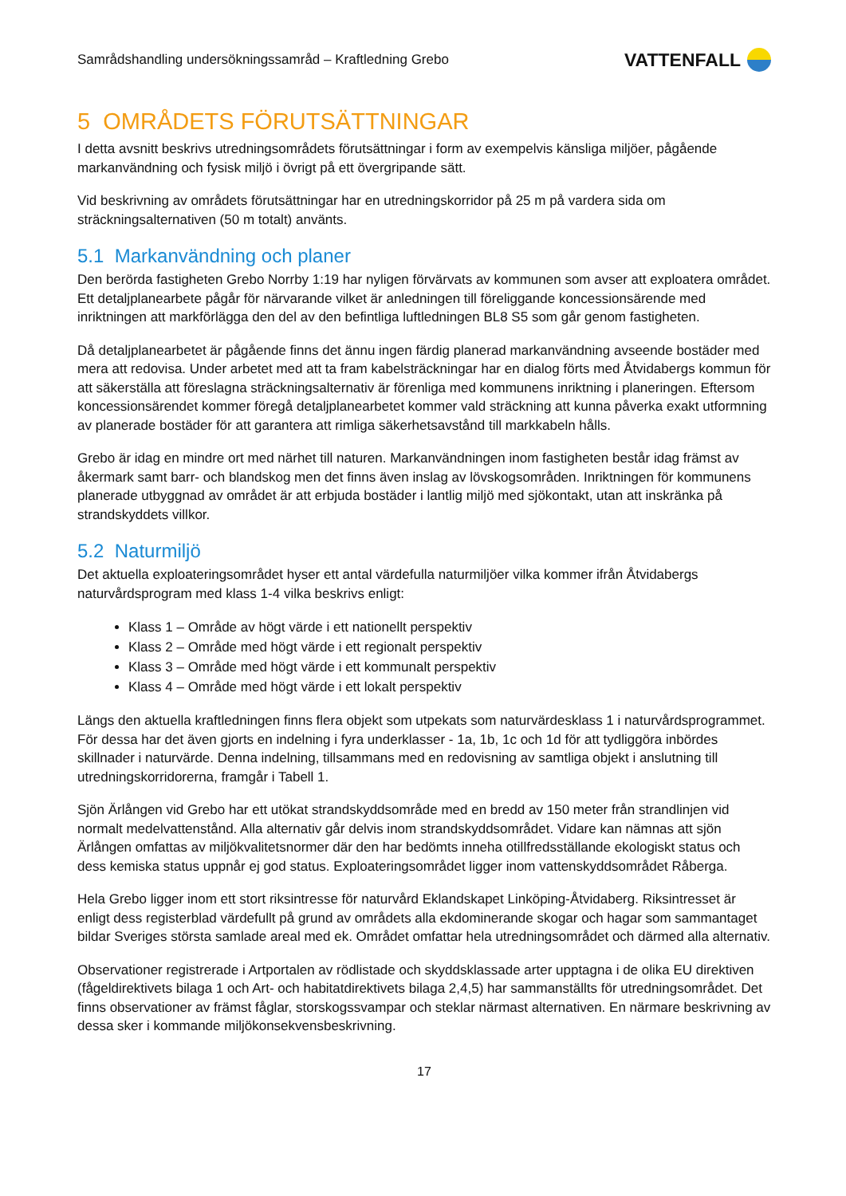Samrådshandling undersökningssamråd – Kraftledning Grebo VATTENFALL
5 OMRÅDETS FÖRUTSÄTTNINGAR
I detta avsnitt beskrivs utredningsområdets förutsättningar i form av exempelvis känsliga miljöer, pågående markanvändning och fysisk miljö i övrigt på ett övergripande sätt.
Vid beskrivning av områdets förutsättningar har en utredningskorridor på 25 m på vardera sida om sträckningsalternativen (50 m totalt) använts.
5.1 Markanvändning och planer
Den berörda fastigheten Grebo Norrby 1:19 har nyligen förvärvats av kommunen som avser att exploatera området. Ett detaljplanearbete pågår för närvarande vilket är anledningen till föreliggande koncessionsärende med inriktningen att markförlägga den del av den befintliga luftledningen BL8 S5 som går genom fastigheten.
Då detaljplanearbetet är pågående finns det ännu ingen färdig planerad markanvändning avseende bostäder med mera att redovisa. Under arbetet med att ta fram kabelsträckningar har en dialog förts med Åtvidabergs kommun för att säkerställa att föreslagna sträckningsalternativ är förenliga med kommunens inriktning i planeringen. Eftersom koncessionsärendet kommer föregå detaljplanearbetet kommer vald sträckning att kunna påverka exakt utformning av planerade bostäder för att garantera att rimliga säkerhetsavstånd till markkabeln hålls.
Grebo är idag en mindre ort med närhet till naturen. Markanvändningen inom fastigheten består idag främst av åkermark samt barr- och blandskog men det finns även inslag av lövskogsområden. Inriktningen för kommunens planerade utbyggnad av området är att erbjuda bostäder i lantlig miljö med sjökontakt, utan att inskränka på strandskyddets villkor.
5.2 Naturmiljö
Det aktuella exploateringsområdet hyser ett antal värdefulla naturmiljöer vilka kommer ifrån Åtvidabergs naturvårdsprogram med klass 1-4 vilka beskrivs enligt:
Klass 1 – Område av högt värde i ett nationellt perspektiv
Klass 2 – Område med högt värde i ett regionalt perspektiv
Klass 3 – Område med högt värde i ett kommunalt perspektiv
Klass 4 – Område med högt värde i ett lokalt perspektiv
Längs den aktuella kraftledningen finns flera objekt som utpekats som naturvärdesklass 1 i naturvårdsprogrammet. För dessa har det även gjorts en indelning i fyra underklasser - 1a, 1b, 1c och 1d för att tydliggöra inbördes skillnader i naturvärde. Denna indelning, tillsammans med en redovisning av samtliga objekt i anslutning till utredningskorridorerna, framgår i Tabell 1.
Sjön Ärlången vid Grebo har ett utökat strandskyddsområde med en bredd av 150 meter från strandlinjen vid normalt medelvattenstånd. Alla alternativ går delvis inom strandskyddsområdet. Vidare kan nämnas att sjön Ärlången omfattas av miljökvalitetsnormer där den har bedömts inneha otillfredsställande ekologiskt status och dess kemiska status uppnår ej god status. Exploateringsområdet ligger inom vattenskyddsområdet Råberga.
Hela Grebo ligger inom ett stort riksintresse för naturvård Eklandskapet Linköping-Åtvidaberg. Riksintresset är enligt dess registerblad värdefullt på grund av områdets alla ekdominerande skogar och hagar som sammantaget bildar Sveriges största samlade areal med ek. Området omfattar hela utredningsområdet och därmed alla alternativ.
Observationer registrerade i Artportalen av rödlistade och skyddsklassade arter upptagna i de olika EU direktiven (fågeldirektivets bilaga 1 och Art- och habitatdirektivets bilaga 2,4,5) har sammanställts för utredningsområdet. Det finns observationer av främst fåglar, storskogssvampar och steklar närmast alternativen. En närmare beskrivning av dessa sker i kommande miljökonsekvensbeskrivning.
17